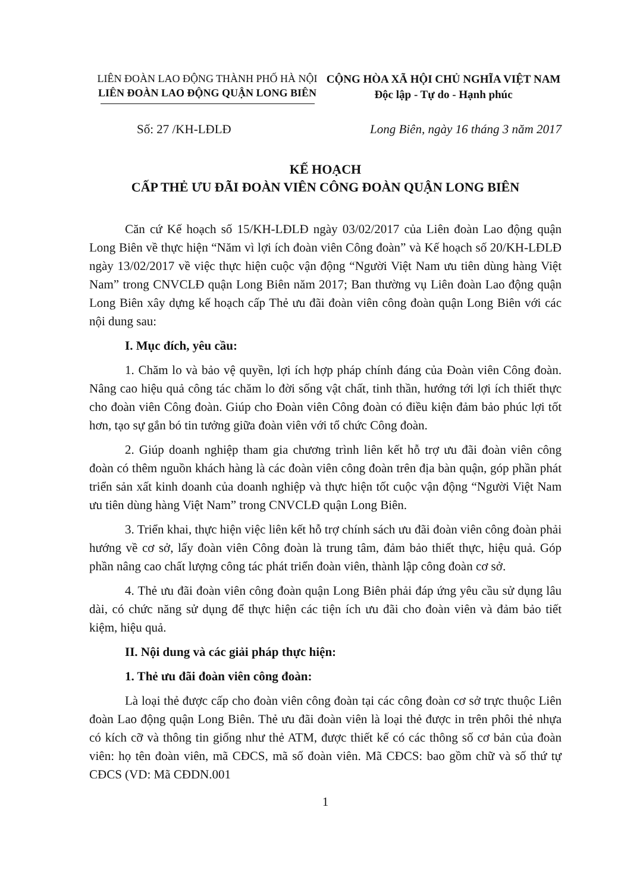LIÊN ĐOÀN LAO ĐỘNG THÀNH PHỐ HÀ NỘI
LIÊN ĐOÀN LAO ĐỘNG QUẬN LONG BIÊN
CỘNG HÒA XÃ HỘI CHỦ NGHĨA VIỆT NAM
Độc lập - Tự do - Hạnh phúc
Số: 27 /KH-LĐLĐ Long Biên, ngày 16 tháng 3 năm 2017
KẾ HOẠCH
CẤP THẺ ƯU ĐÃI ĐOÀN VIÊN CÔNG ĐOÀN QUẬN LONG BIÊN
Căn cứ Kế hoạch số 15/KH-LĐLĐ ngày 03/02/2017 của Liên đoàn Lao động quận Long Biên về thực hiện “Năm vì lợi ích đoàn viên Công đoàn” và Kế hoạch số 20/KH-LĐLĐ ngày 13/02/2017 về việc thực hiện cuộc vận động “Người Việt Nam ưu tiên dùng hàng Việt Nam” trong CNVCLĐ quận Long Biên năm 2017; Ban thường vụ Liên đoàn Lao động quận Long Biên xây dựng kế hoạch cấp Thẻ ưu đãi đoàn viên công đoàn quận Long Biên với các nội dung sau:
I. Mục đích, yêu cầu:
1. Chăm lo và bảo vệ quyền, lợi ích hợp pháp chính đáng của Đoàn viên Công đoàn. Nâng cao hiệu quả công tác chăm lo đời sống vật chất, tinh thần, hướng tới lợi ích thiết thực cho đoàn viên Công đoàn. Giúp cho Đoàn viên Công đoàn có điều kiện đảm bảo phúc lợi tốt hơn, tạo sự gắn bó tin tưởng giữa đoàn viên với tổ chức Công đoàn.
2. Giúp doanh nghiệp tham gia chương trình liên kết hỗ trợ ưu đãi đoàn viên công đoàn có thêm nguồn khách hàng là các đoàn viên công đoàn trên địa bàn quận, góp phần phát triển sản xất kinh doanh của doanh nghiệp và thực hiện tốt cuộc vận động “Người Việt Nam ưu tiên dùng hàng Việt Nam” trong CNVCLĐ quận Long Biên.
3. Triển khai, thực hiện việc liên kết hỗ trợ chính sách ưu đãi đoàn viên công đoàn phải hướng về cơ sở, lấy đoàn viên Công đoàn là trung tâm, đảm bảo thiết thực, hiệu quả. Góp phần nâng cao chất lượng công tác phát triển đoàn viên, thành lập công đoàn cơ sở.
4. Thẻ ưu đãi đoàn viên công đoàn quận Long Biên phải đáp ứng yêu cầu sử dụng lâu dài, có chức năng sử dụng để thực hiện các tiện ích ưu đãi cho đoàn viên và đảm bảo tiết kiệm, hiệu quả.
II. Nội dung và các giải pháp thực hiện:
1. Thẻ ưu đãi đoàn viên công đoàn:
Là loại thẻ được cấp cho đoàn viên công đoàn tại các công đoàn cơ sở trực thuộc Liên đoàn Lao động quận Long Biên. Thẻ ưu đãi đoàn viên là loại thẻ được in trên phôi thẻ nhựa có kích cỡ và thông tin giống như thẻ ATM, được thiết kế có các thông số cơ bản của đoàn viên: họ tên đoàn viên, mã CĐCS, mã số đoàn viên. Mã CĐCS: bao gồm chữ và số thứ tự CĐCS (VD: Mã CĐDN.001
1